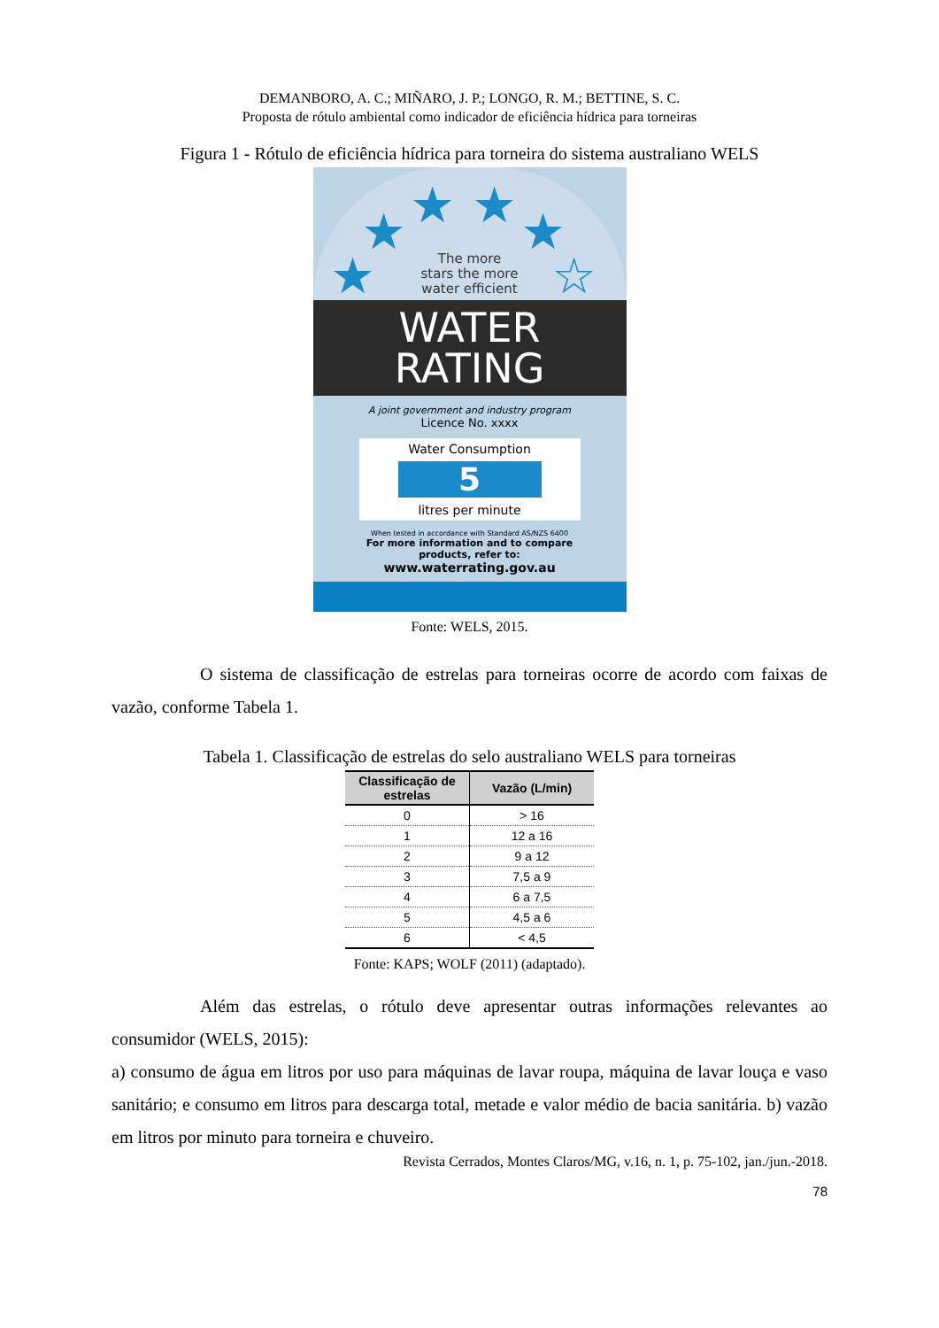DEMANBORO, A. C.; MIÑARO, J. P.; LONGO, R. M.; BETTINE, S. C.
Proposta de rótulo ambiental como indicador de eficiência hídrica para torneiras
Figura 1 - Rótulo de eficiência hídrica para torneira do sistema australiano WELS
★
★ ★ ★ ★
☆
The more
stars the more
water efficient
WATER
RATING
A joint government and industry program
Licence No. xxxx
Water Consumption
5
litres per minute
When tested in accordance with Standard AS/NZS 6400
For more information and to compare
products, refer to:
www.waterrating.gov.au
Fonte: WELS, 2015.
O sistema de classificação de estrelas para torneiras ocorre de acordo com faixas de vazão, conforme Tabela 1.
Tabela 1. Classificação de estrelas do selo australiano WELS para torneiras
| Classificação de estrelas | Vazão (L/min) |
| --- | --- |
| 0 | > 16 |
| 1 | 12 a 16 |
| 2 | 9 a 12 |
| 3 | 7,5 a 9 |
| 4 | 6 a 7,5 |
| 5 | 4,5 a 6 |
| 6 | < 4,5 |
Fonte: KAPS; WOLF (2011) (adaptado).
Além das estrelas, o rótulo deve apresentar outras informações relevantes ao consumidor (WELS, 2015):
a) consumo de água em litros por uso para máquinas de lavar roupa, máquina de lavar louça e vaso sanitário; e consumo em litros para descarga total, metade e valor médio de bacia sanitária. b) vazão em litros por minuto para torneira e chuveiro.
Revista Cerrados, Montes Claros/MG, v.16, n. 1, p. 75-102, jan./jun.-2018.
78